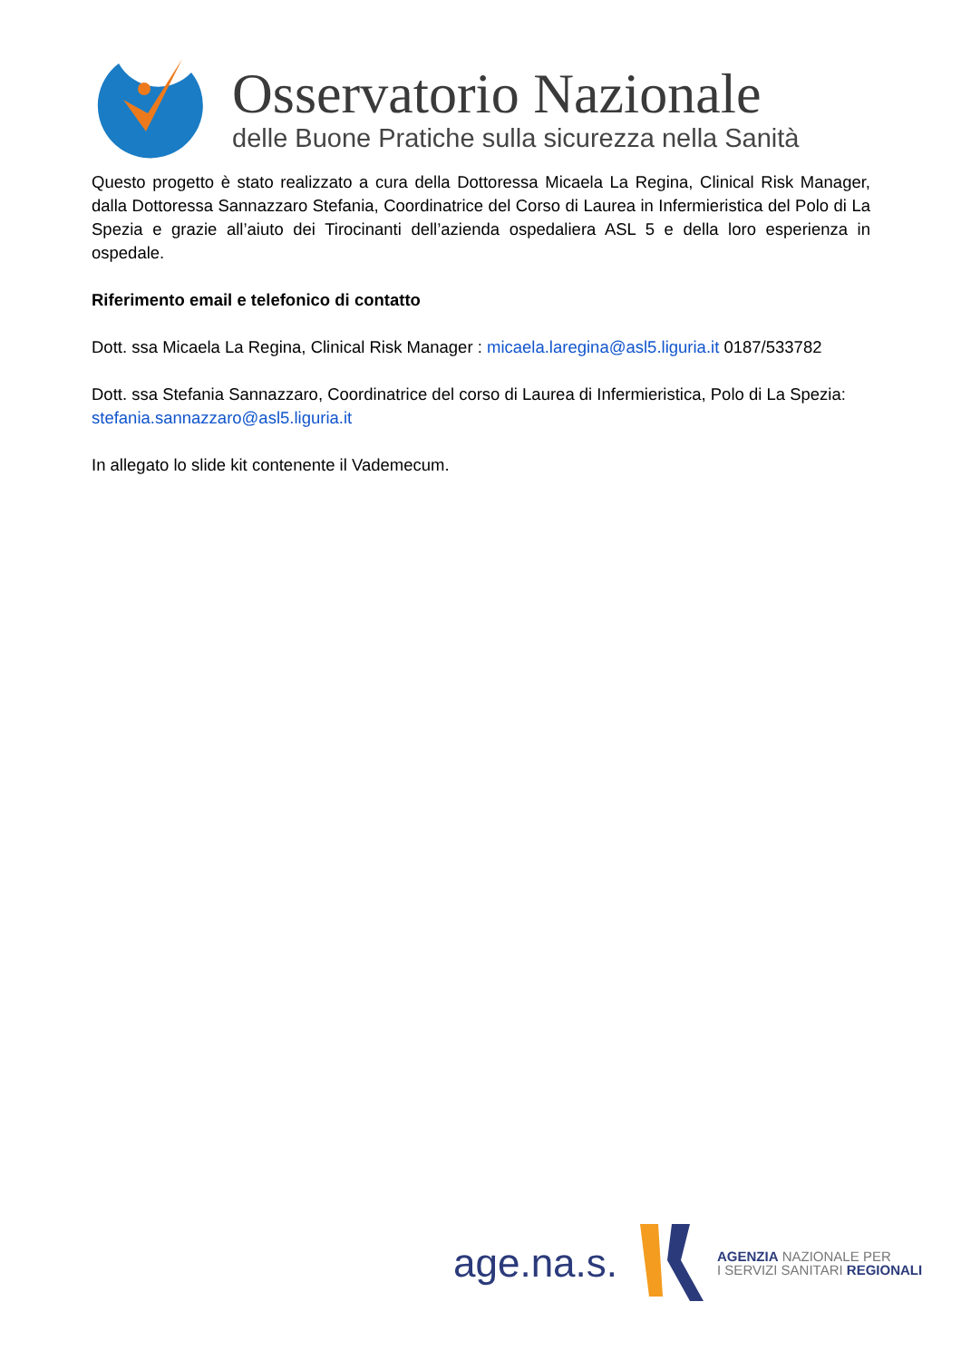Osservatorio Nazionale
delle Buone Pratiche sulla sicurezza nella Sanità
Questo progetto è stato realizzato a cura della Dottoressa Micaela La Regina, Clinical Risk Manager, dalla Dottoressa Sannazzaro Stefania, Coordinatrice del Corso di Laurea in Infermieristica del Polo di La Spezia e grazie all’aiuto dei Tirocinanti dell’azienda ospedaliera ASL 5 e della loro esperienza in ospedale.
Riferimento email e telefonico di contatto
Dott. ssa Micaela La Regina, Clinical Risk Manager : micaela.laregina@asl5.liguria.it 0187/533782
Dott. ssa Stefania Sannazzaro, Coordinatrice del corso di Laurea di Infermieristica, Polo di La Spezia: stefania.sannazzaro@asl5.liguria.it
In allegato lo slide kit contenente il Vademecum.
age.na.s.
AGENZIA NAZIONALE PER
I SERVIZI SANITARI REGIONALI